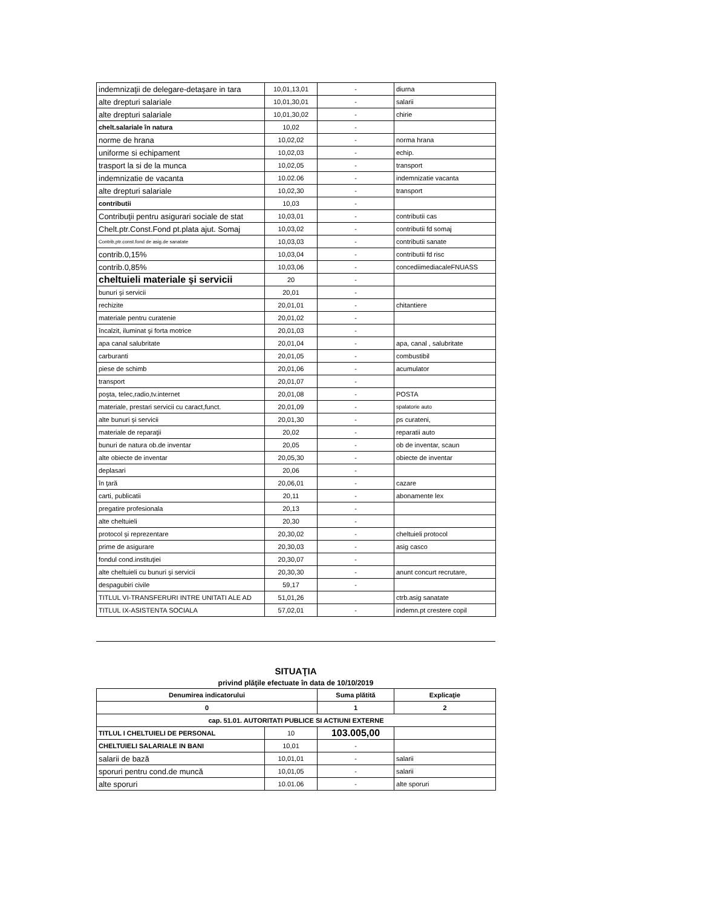| indemnizaţii de delegare-detaşare in tara | 10,01,13,01 | - | diurna |
| alte drepturi salariale | 10,01,30,01 | - | salarii |
| alte drepturi salariale | 10,01,30,02 | - | chirie |
| chelt.salariale în natura | 10,02 | - | |
| norme de hrana | 10,02,02 | - | norma hrana |
| uniforme si echipament | 10,02,03 | - | echip. |
| trasport la si de la munca | 10,02,05 | - | transport |
| indemnizatie de vacanta | 10.02.06 | - | indemnizatie vacanta |
| alte drepturi salariale | 10,02,30 | - | transport |
| contributii | 10,03 | - | |
| Contribuţii pentru asigurari sociale de stat | 10,03,01 | - | contributii cas |
| Chelt.ptr.Const.Fond pt.plata ajut. Somaj | 10,03,02 | - | contributii fd somaj |
| Contrib,ptr.const.fond de asig.de sanatate | 10,03,03 | - | contributii sanate |
| contrib.0,15% | 10,03,04 | - | contributii fd risc |
| contrib.0,85% | 10,03,06 | - | concediimediacaleFNUASS |
| cheltuieli materiale şi servicii | 20 | - | |
| bunuri şi servicii | 20,01 | - | |
| rechizite | 20,01,01 | - | chitantiere |
| materiale pentru curatenie | 20,01,02 | - | |
| încalzit, iluminat şi forta motrice | 20,01,03 | - | |
| apa canal salubritate | 20,01,04 | - | apa, canal , salubritate |
| carburanti | 20,01,05 | - | combustibil |
| piese de schimb | 20,01,06 | - | acumulator |
| transport | 20,01,07 | - | |
| poşta, telec,radio,tv.internet | 20,01,08 | - | POSTA |
| materiale, prestari servicii cu caract,funct. | 20,01,09 | - | spalatorie auto |
| alte bunuri şi servicii | 20,01,30 | - | ps curateni, |
| materiale de reparaţii | 20,02 | - | reparatii auto |
| bunuri de natura ob.de inventar | 20,05 | - | ob de inventar, scaun |
| alte obiecte de inventar | 20,05,30 | - | obiecte de inventar |
| deplasari | 20,06 | - | |
| în ţară | 20,06,01 | - | cazare |
| carti, publicatii | 20,11 | - | abonamente lex |
| pregatire profesionala | 20,13 | - | |
| alte cheltuieli | 20,30 | - | |
| protocol şi reprezentare | 20,30,02 | - | cheltuieli protocol |
| prime de asigurare | 20,30,03 | - | asig casco |
| fondul cond.instituţiei | 20,30,07 | - | |
| alte cheltuieli cu bunuri şi servicii | 20,30,30 | - | anunt concurt recrutare, |
| despagubiri civile | 59,17 | - | |
| TITLUL VI-TRANSFERURI INTRE UNITATI ALE AD | 51,01,26 | | ctrb.asig sanatate |
| TITLUL IX-ASISTENTA SOCIALA | 57,02,01 | - | indemn.pt crestere copil |
SITUAŢIA
privind plăţile efectuate în data de 10/10/2019
| Denumirea indicatorului | | Suma plătită | Explicaţie |
| --- | --- | --- | --- |
| 0 | | 1 | 2 |
| cap. 51.01. AUTORITATI PUBLICE SI ACTIUNI EXTERNE | | | |
| TITLUL I CHELTUIELI DE PERSONAL | 10 | 103.005,00 | |
| CHELTUIELI SALARIALE IN BANI | 10,01 | - | |
| salarii de bază | 10,01,01 | - | salarii |
| sporuri pentru cond.de muncă | 10,01,05 | - | salarii |
| alte sporuri | 10.01.06 | - | alte sporuri |